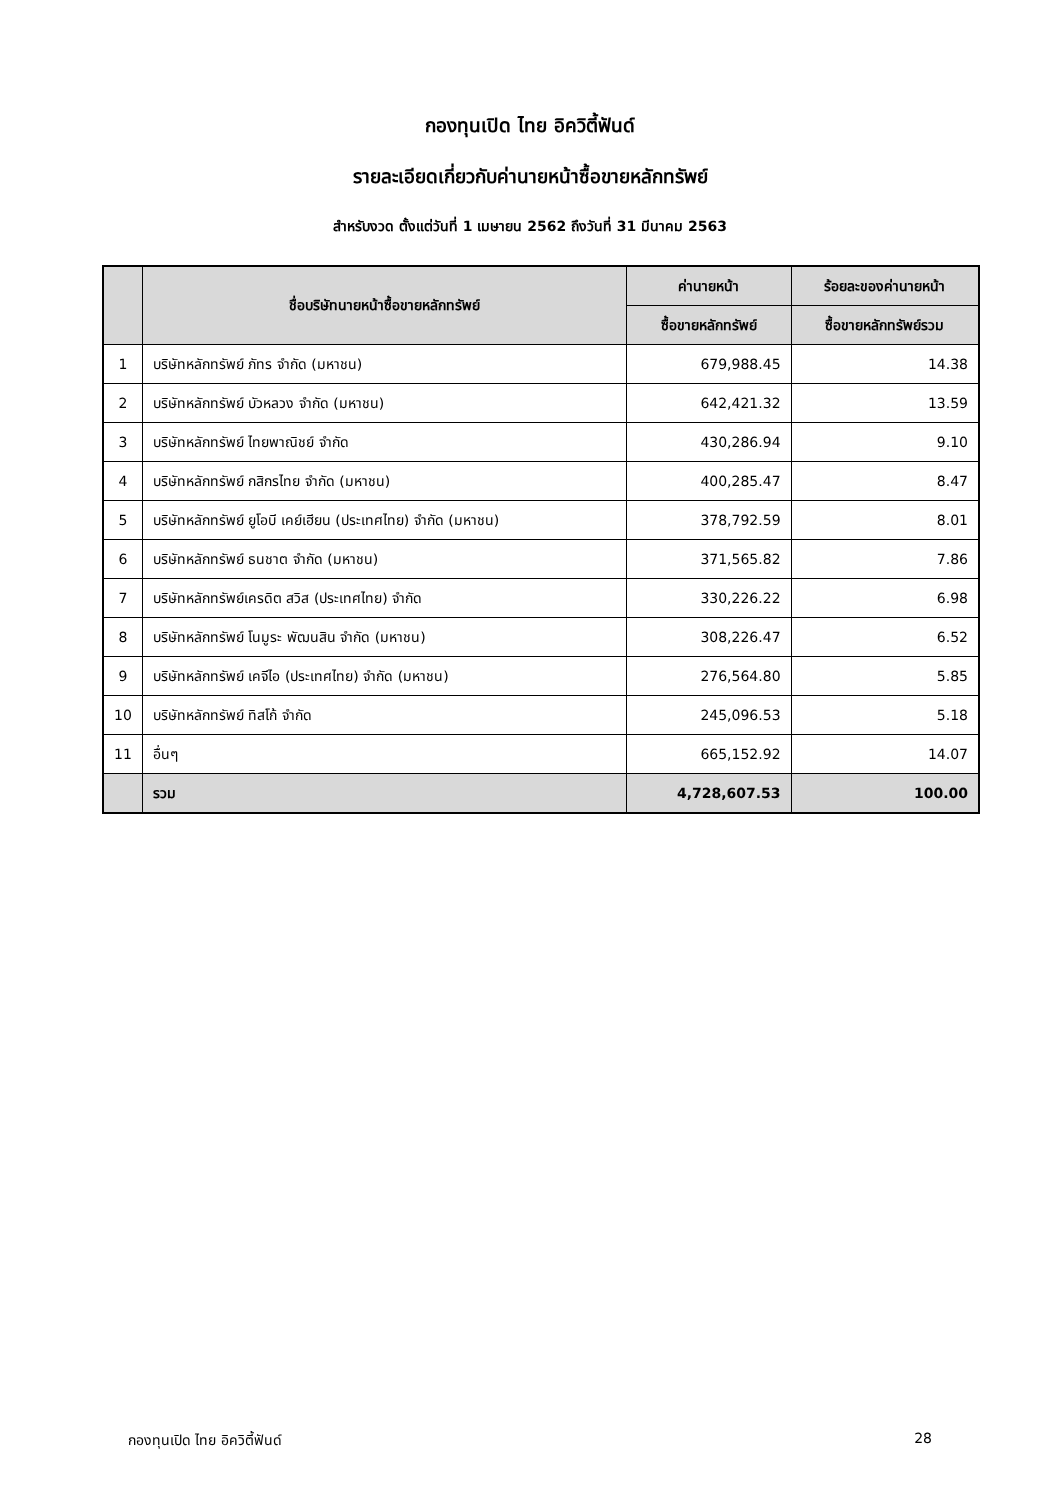กองทุนเปิด ไทย อิควิตี้ฟันด์
รายละเอียดเกี่ยวกับค่านายหน้าซื้อขายหลักทรัพย์
สำหรับงวด ตั้งแต่วันที่ 1 เมษายน 2562 ถึงวันที่ 31 มีนาคม 2563
| | ชื่อบริษัทนายหน้าซื้อขายหลักทรัพย์ | ค่านายหน้า | ร้อยละของค่านายหน้า |
| --- | --- | --- | --- |
| | | ซื้อขายหลักทรัพย์ | ซื้อขายหลักทรัพย์รวม |
| 1 | บริษัทหลักทรัพย์ ภัทร จำกัด (มหาชน) | 679,988.45 | 14.38 |
| 2 | บริษัทหลักทรัพย์ บัวหลวง จำกัด (มหาชน) | 642,421.32 | 13.59 |
| 3 | บริษัทหลักทรัพย์ ไทยพาณิชย์ จำกัด | 430,286.94 | 9.10 |
| 4 | บริษัทหลักทรัพย์ กสิกรไทย จำกัด (มหาชน) | 400,285.47 | 8.47 |
| 5 | บริษัทหลักทรัพย์ ยูโอบี เคย์เฮียน (ประเทศไทย) จำกัด (มหาชน) | 378,792.59 | 8.01 |
| 6 | บริษัทหลักทรัพย์ ธนชาต จำกัด (มหาชน) | 371,565.82 | 7.86 |
| 7 | บริษัทหลักทรัพย์เครดิต สวิส (ประเทศไทย) จำกัด | 330,226.22 | 6.98 |
| 8 | บริษัทหลักทรัพย์ โนมูระ พัฒนสิน จำกัด (มหาชน) | 308,226.47 | 6.52 |
| 9 | บริษัทหลักทรัพย์ เคจีไอ (ประเทศไทย) จำกัด (มหาชน) | 276,564.80 | 5.85 |
| 10 | บริษัทหลักทรัพย์ ทิสโก้ จำกัด | 245,096.53 | 5.18 |
| 11 | อื่นๆ | 665,152.92 | 14.07 |
| | รวม | 4,728,607.53 | 100.00 |
กองทุนเปิด ไทย อิควิตี้ฟันด์ 28